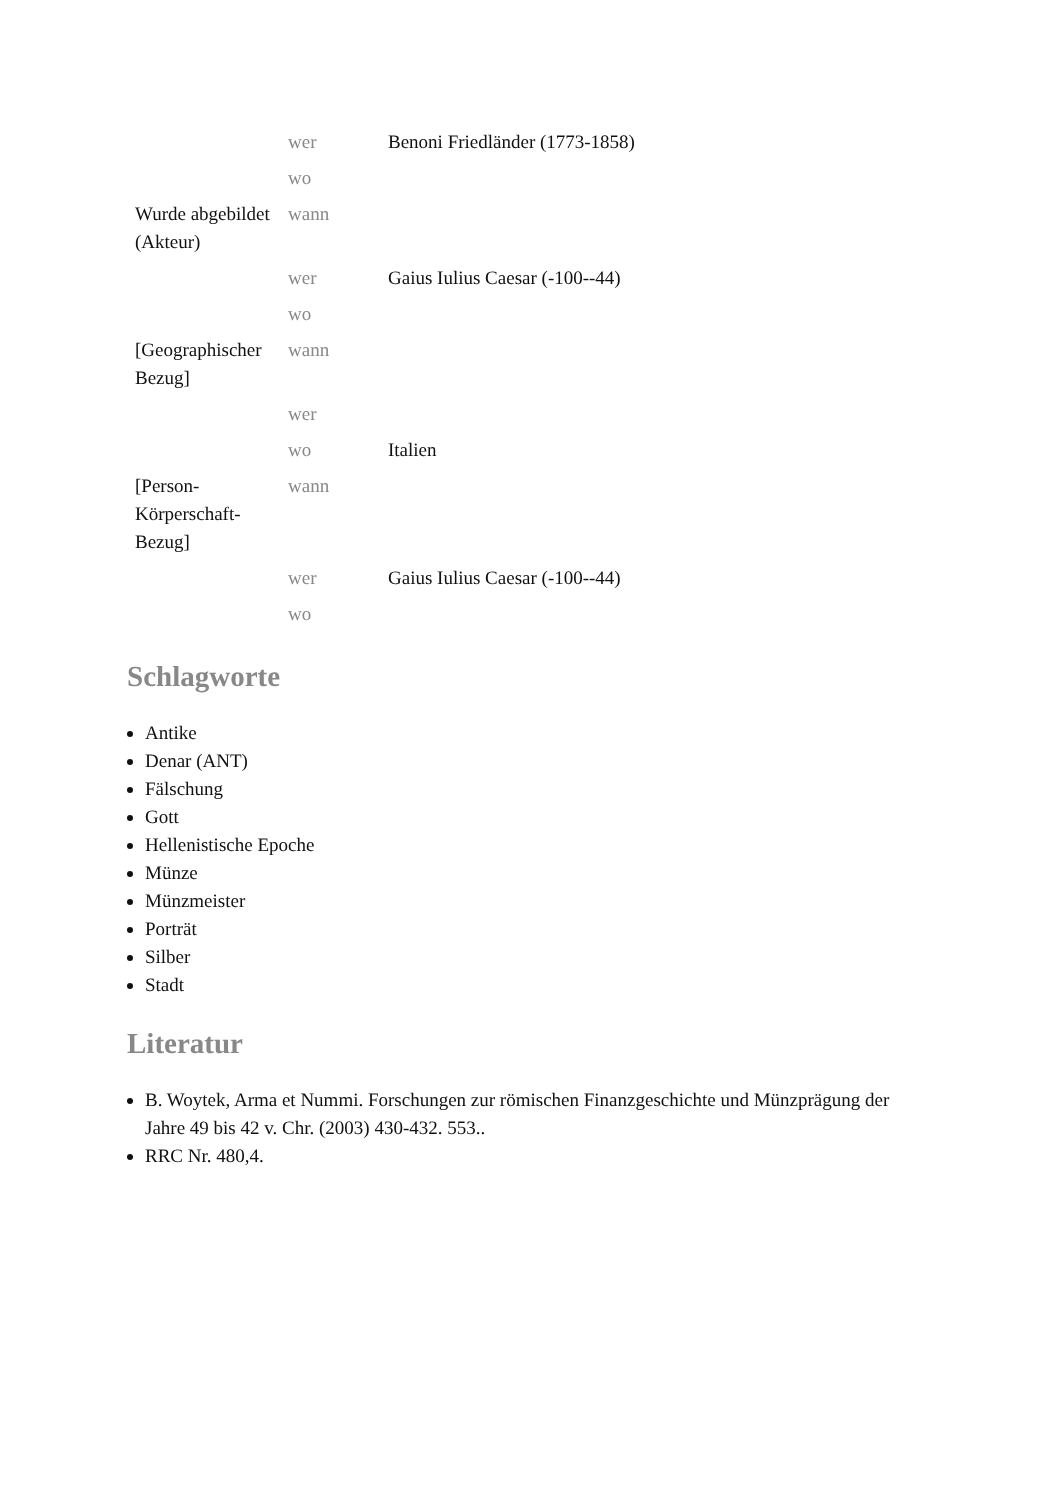| | wer | Benoni Friedländer (1773-1858) |
| | wo | |
| Wurde abgebildet (Akteur) | wann | |
| | wer | Gaius Iulius Caesar (-100--44) |
| | wo | |
| [Geographischer Bezug] | wann | |
| | wer | |
| | wo | Italien |
| [Person-Körperschaft-Bezug] | wann | |
| | wer | Gaius Iulius Caesar (-100--44) |
| | wo | |
Schlagworte
Antike
Denar (ANT)
Fälschung
Gott
Hellenistische Epoche
Münze
Münzmeister
Porträt
Silber
Stadt
Literatur
B. Woytek, Arma et Nummi. Forschungen zur römischen Finanzgeschichte und Münzprägung der Jahre 49 bis 42 v. Chr. (2003) 430-432. 553..
RRC Nr. 480,4.